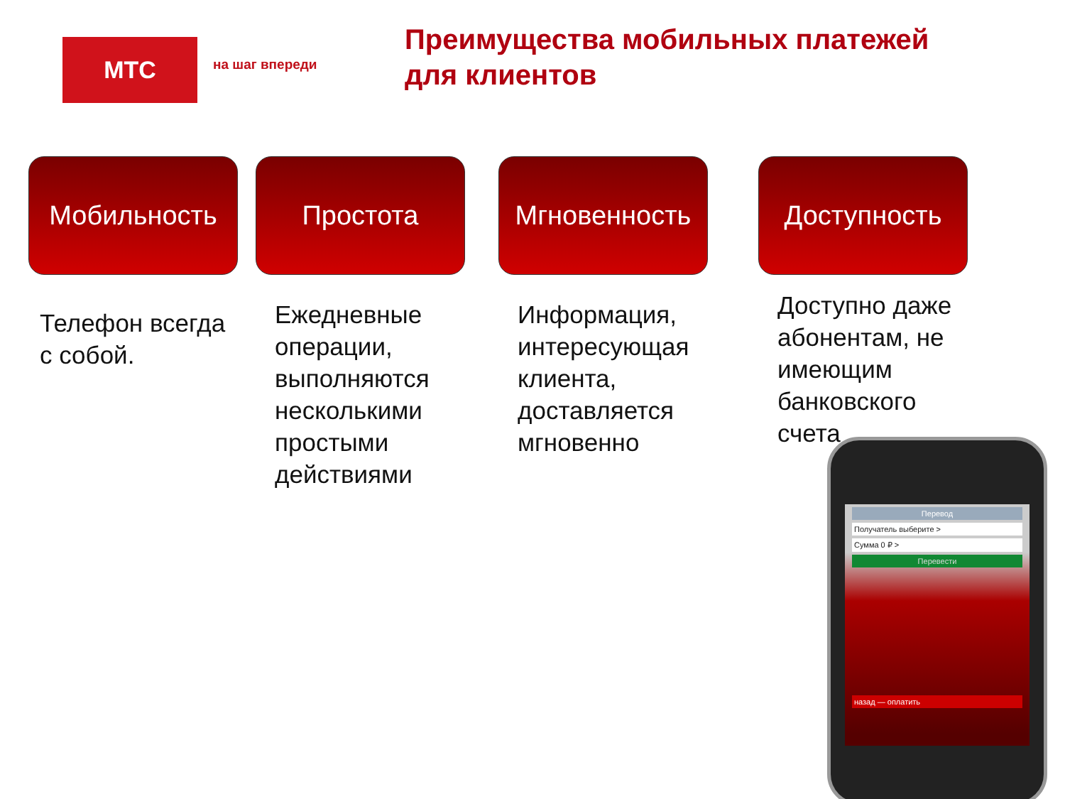МТС
на шаг впереди
Преимущества мобильных платежей для клиентов
Мобильность
Телефон всегда с собой.
Простота
Ежедневные операции, выполняются несколькими простыми действиями
Мгновенность
Информация, интересующая клиента, доставляется мгновенно
Доступность
Доступно даже абонентам, не имеющим банковского счета
Перевод
Получатель выберите >
Сумма 0 ₽ >
Перевести
назад — оплатить